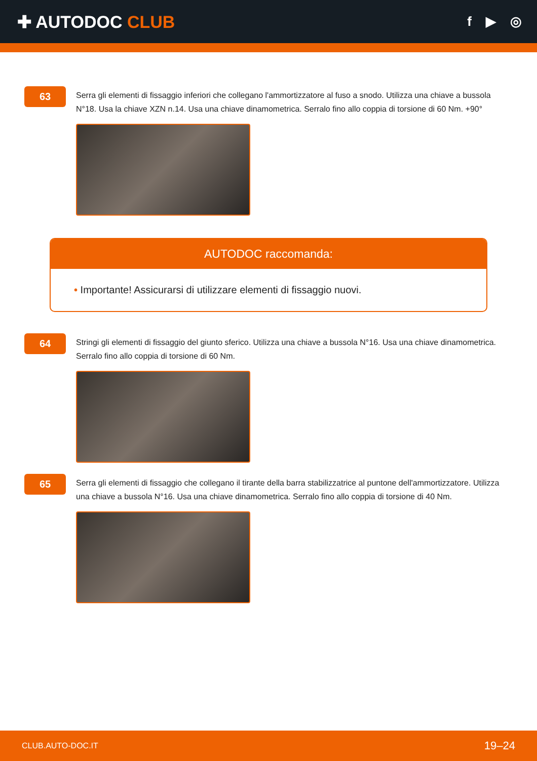✚ AUTODOC CLUB
f ▶ ◎
63
Serra gli elementi di fissaggio inferiori che collegano l'ammortizzatore al fuso a snodo. Utilizza una chiave a bussola N°18. Usa la chiave XZN n.14. Usa una chiave dinamometrica. Serralo fino allo coppia di torsione di 60 Nm. +90°
AUTODOC raccomanda:
• Importante! Assicurarsi di utilizzare elementi di fissaggio nuovi.
64
Stringi gli elementi di fissaggio del giunto sferico. Utilizza una chiave a bussola N°16. Usa una chiave dinamometrica. Serralo fino allo coppia di torsione di 60 Nm.
65
Serra gli elementi di fissaggio che collegano il tirante della barra stabilizzatrice al puntone dell'ammortizzatore. Utilizza una chiave a bussola N°16. Usa una chiave dinamometrica. Serralo fino allo coppia di torsione di 40 Nm.
CLUB.AUTO-DOC.IT 19–24